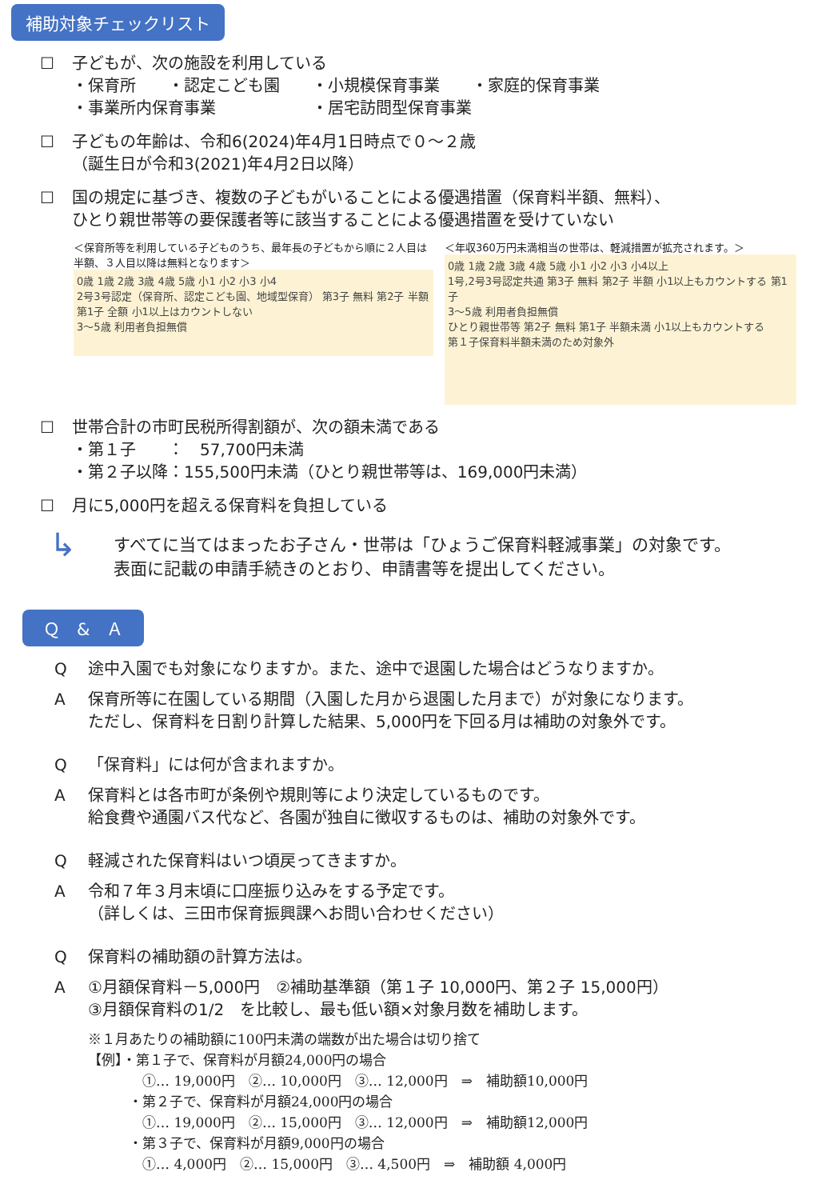補助対象チェックリスト
☐ 子どもが、次の施設を利用している
・保育所　　・認定こども園　　・小規模保育事業　　・家庭的保育事業
・事業所内保育事業　　　　　　・居宅訪問型保育事業
☐ 子どもの年齢は、令和6(2024)年4月1日時点で０～２歳
（誕生日が令和3(2021)年4月2日以降）
☐ 国の規定に基づき、複数の子どもがいることによる優遇措置（保育料半額、無料）、
ひとり親世帯等の要保護者等に該当することによる優遇措置を受けていない
＜保育所等を利用している子どものうち、最年長の子どもから順に２人目は半額、３人目以降は無料となります＞
0歳 1歳 2歳 3歳 4歳 5歳 小1 小2 小3 小4
2号3号認定（保育所、認定こども園、地域型保育） 第3子 無料 第2子 半額 第1子 全額 小1以上はカウントしない
3～5歳 利用者負担無償
＜年収360万円未満相当の世帯は、軽減措置が拡充されます。＞
0歳 1歳 2歳 3歳 4歳 5歳 小1 小2 小3 小4以上
1号,2号3号認定共通 第3子 無料 第2子 半額 小1以上もカウントする 第1子
3～5歳 利用者負担無償
ひとり親世帯等 第2子 無料 第1子 半額未満 小1以上もカウントする
第１子保育料半額未満のため対象外
☐ 世帯合計の市町民税所得割額が、次の額未満である
・第１子　　：　57,700円未満
・第２子以降：155,500円未満（ひとり親世帯等は、169,000円未満）
☐ 月に5,000円を超える保育料を負担している
↳
すべてに当てはまったお子さん・世帯は「ひょうご保育料軽減事業」の対象です。
表面に記載の申請手続きのとおり、申請書等を提出してください。
Ｑ　&　Ａ
Q途中入園でも対象になりますか。また、途中で退園した場合はどうなりますか。
A保育所等に在園している期間（入園した月から退園した月まで）が対象になります。
ただし、保育料を日割り計算した結果、5,000円を下回る月は補助の対象外です。
Q 「保育料」には何が含まれますか。
A保育料とは各市町が条例や規則等により決定しているものです。
給食費や通園バス代など、各園が独自に徴収するものは、補助の対象外です。
Q軽減された保育料はいつ頃戻ってきますか。
A令和７年３月末頃に口座振り込みをする予定です。
（詳しくは、三田市保育振興課へお問い合わせください）
Q保育料の補助額の計算方法は。
A ①月額保育料－5,000円　②補助基準額（第１子 10,000円、第２子 15,000円）
③月額保育料の1/2　を比較し、最も低い額×対象月数を補助します。
※１月あたりの補助額に100円未満の端数が出た場合は切り捨て
【例】・第１子で、保育料が月額24,000円の場合
　　　　①… 19,000円　②… 10,000円　③… 12,000円　⇒　補助額10,000円
　　　・第２子で、保育料が月額24,000円の場合
　　　　①… 19,000円　②… 15,000円　③… 12,000円　⇒　補助額12,000円
　　　・第３子で、保育料が月額9,000円の場合
　　　　①… 4,000円　②… 15,000円　③… 4,500円　⇒　補助額 4,000円